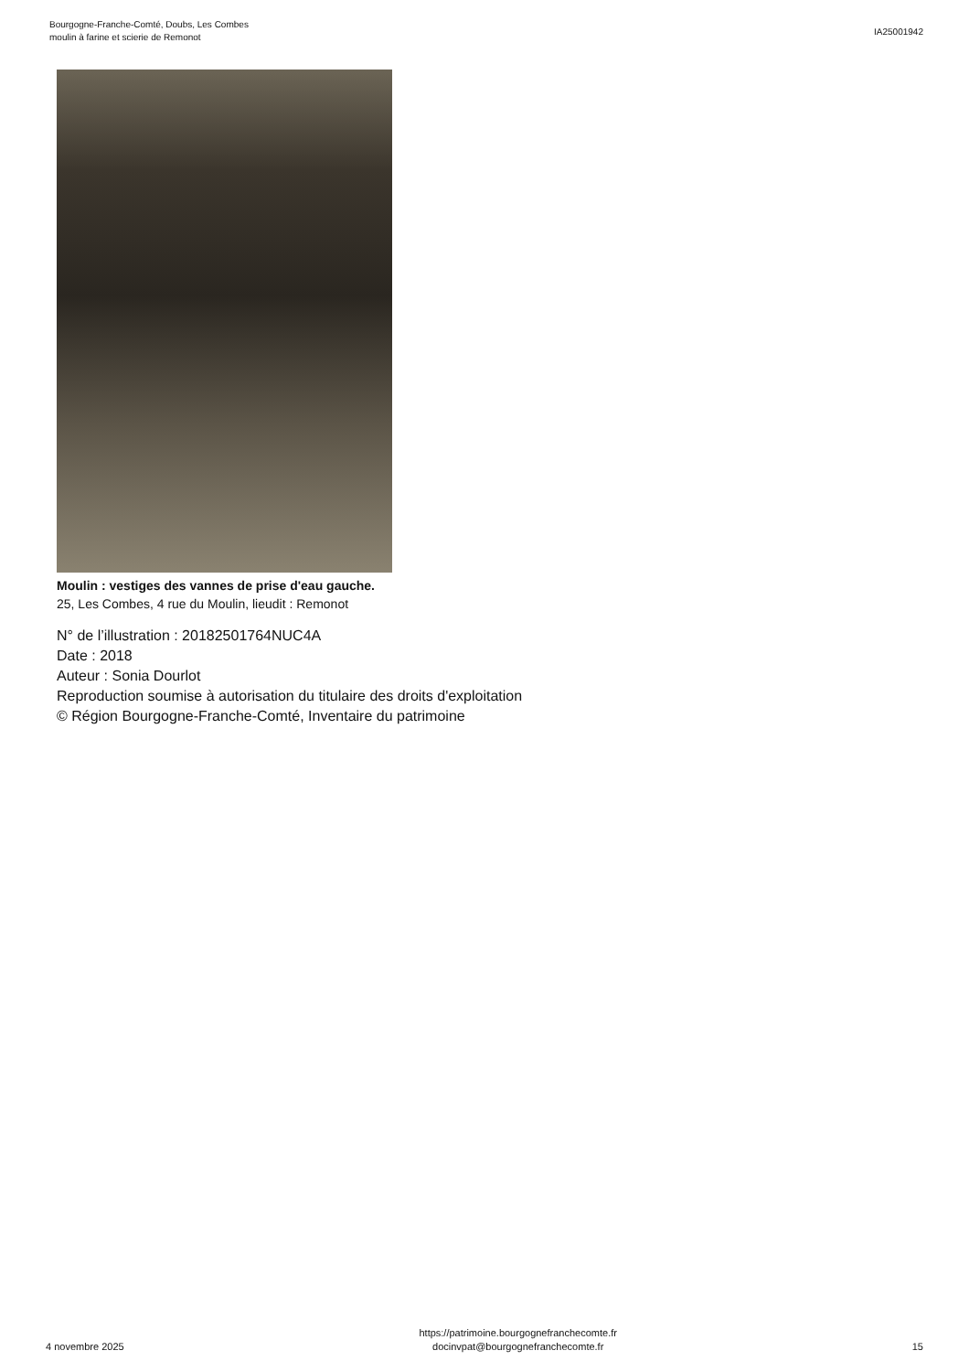Bourgogne-Franche-Comté, Doubs, Les Combes
moulin à farine et scierie de Remonot
IA25001942
Moulin : vestiges des vannes de prise d'eau gauche.
25, Les Combes, 4 rue du Moulin, lieudit : Remonot
N° de l’illustration : 20182501764NUC4A
Date : 2018
Auteur : Sonia Dourlot
Reproduction soumise à autorisation du titulaire des droits d'exploitation
© Région Bourgogne-Franche-Comté, Inventaire du patrimoine
4 novembre 2025
https://patrimoine.bourgognefranchecomte.fr
docinvpat@bourgognefranchecomte.fr
15